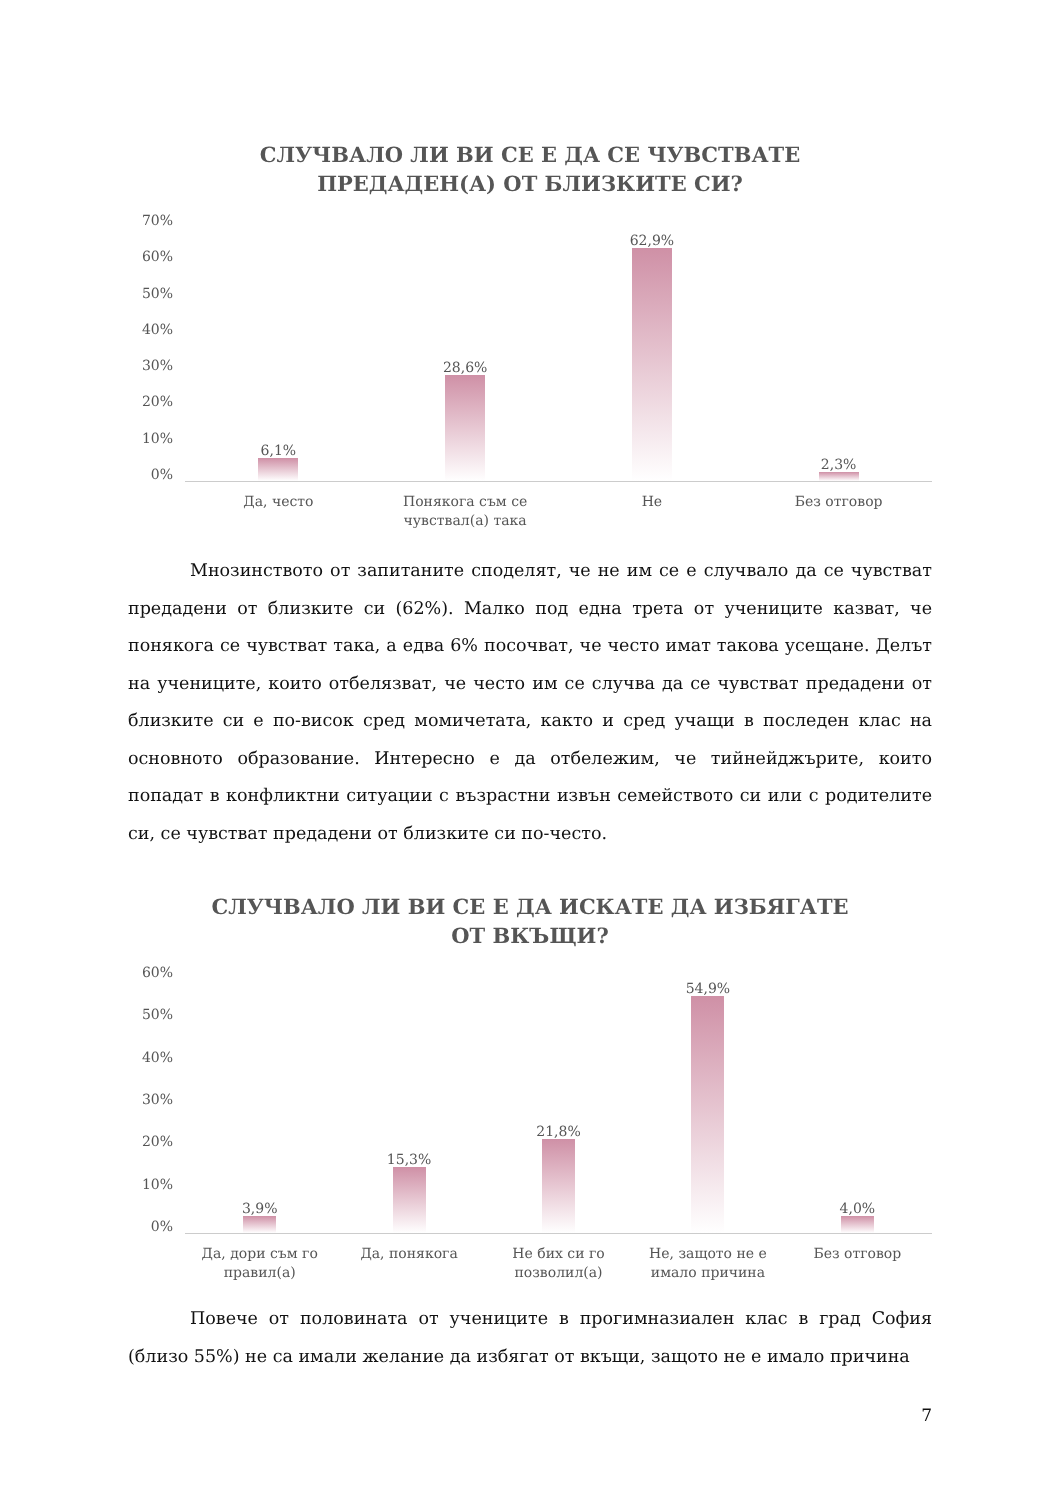СЛУЧВАЛО ЛИ ВИ СЕ Е ДА СЕ ЧУВСТВАТЕ
ПРЕДАДЕН(А) ОТ БЛИЗКИТЕ СИ?
70%
60%
50%
40%
30%
20%
10%
0%
6,1%
Да, често
28,6%
Понякога съм се
чувствал(а) така
62,9%
Не
2,3%
Без отговор
Мнозинството от запитаните споделят, че не им се е случвало да се чувстват предадени от близките си (62%). Малко под една трета от учениците казват, че понякога се чувстват така, а едва 6% посочват, че често имат такова усещане. Делът на учениците, които отбелязват, че често им се случва да се чувстват предадени от близките си е по-висок сред момичетата, както и сред учащи в последен клас на основното образование. Интересно е да отбележим, че тийнейджърите, които попадат в конфликтни ситуации с възрастни извън семейството си или с родителите си, се чувстват предадени от близките си по-често.
СЛУЧВАЛО ЛИ ВИ СЕ Е ДА ИСКАТЕ ДА ИЗБЯГАТЕ
ОТ ВКЪЩИ?
60%
50%
40%
30%
20%
10%
0%
3,9%
Да, дори съм го
правил(а)
15,3%
Да, понякога
21,8%
Не бих си го
позволил(а)
54,9%
Не, защото не е
имало причина
4,0%
Без отговор
Повече от половината от учениците в прогимназиален клас в град София (близо 55%) не са имали желание да избягат от вкъщи, защото не е имало причина
7